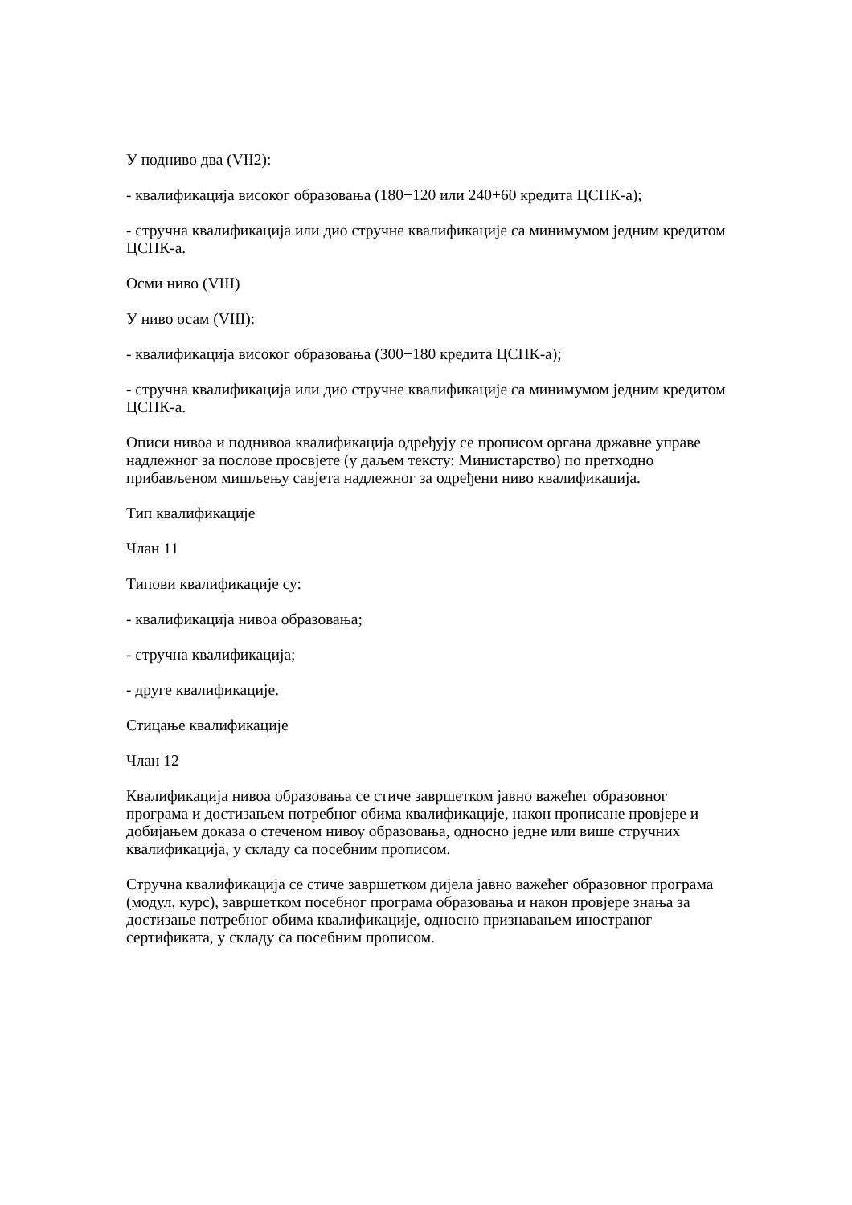У подниво два (VII2):
- квалификација високог образовања (180+120 или 240+60 кредита ЦСПК-а);
- стручна квалификација или дио стручне квалификације са минимумом једним кредитом ЦСПК-а.
Осми ниво (VIII)
У ниво осам (VIII):
- квалификација високог образовања (300+180 кредита ЦСПК-а);
- стручна квалификација или дио стручне квалификације са минимумом једним кредитом ЦСПК-а.
Описи нивоа и поднивоа квалификација одређују се прописом органа државне управе надлежног за послове просвјете (у даљем тексту: Министарство) по претходно прибављеном мишљењу савјета надлежног за одређени ниво квалификација.
Тип квалификације
Члан 11
Типови квалификације су:
- квалификација нивоа образовања;
- стручна квалификација;
- друге квалификације.
Стицање квалификације
Члан 12
Квалификација нивоа образовања се стиче завршетком јавно важећег образовног програма и достизањем потребног обима квалификације, након прописане провјере и добијањем доказа о стеченом нивоу образовања, односно једне или више стручних квалификација, у складу са посебним прописом.
Стручна квалификација се стиче завршетком дијела јавно важећег образовног програма (модул, курс), завршетком посебног програма образовања и након провјере знања за достизање потребног обима квалификације, односно признавањем иностраног сертификата, у складу са посебним прописом.